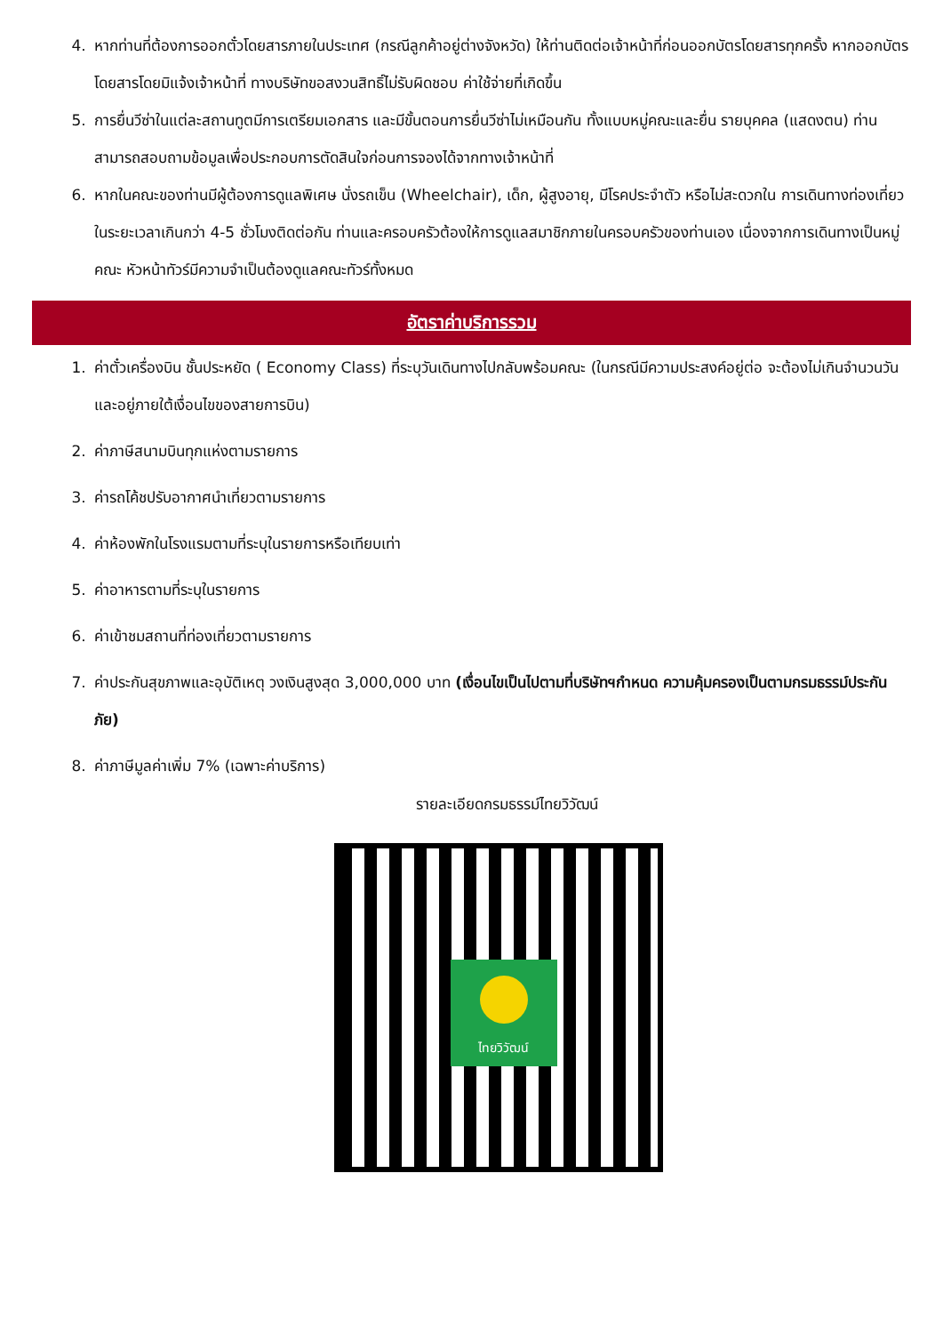4. หากท่านที่ต้องการออกตั๋วโดยสารภายในประเทศ (กรณีลูกค้าอยู่ต่างจังหวัด) ให้ท่านติดต่อเจ้าหน้าที่ก่อนออกบัตรโดยสารทุกครั้ง หากออกบัตรโดยสารโดยมิแจ้งเจ้าหน้าที่ ทางบริษัทขอสงวนสิทธิ์ไม่รับผิดชอบ ค่าใช้จ่ายที่เกิดขึ้น
5. การยื่นวีซ่าในแต่ละสถานทูตมีการเตรียมเอกสาร และมีขั้นตอนการยื่นวีซ่าไม่เหมือนกัน ทั้งแบบหมู่คณะและยื่น รายบุคคล (แสดงตน) ท่านสามารถสอบถามข้อมูลเพื่อประกอบการตัดสินใจก่อนการจองได้จากทางเจ้าหน้าที่
6. หากในคณะของท่านมีผู้ต้องการดูแลพิเศษ นั่งรถเข็น (Wheelchair), เด็ก, ผู้สูงอายุ, มีโรคประจำตัว หรือไม่สะดวกใน การเดินทางท่องเที่ยวในระยะเวลาเกินกว่า 4-5 ชั่วโมงติดต่อกัน ท่านและครอบครัวต้องให้การดูแลสมาชิกภายในครอบครัวของท่านเอง เนื่องจากการเดินทางเป็นหมู่คณะ หัวหน้าทัวร์มีความจำเป็นต้องดูแลคณะทัวร์ทั้งหมด
อัตราค่าบริการรวม
1. ค่าตั๋วเครื่องบิน ชั้นประหยัด ( Economy Class) ที่ระบุวันเดินทางไปกลับพร้อมคณะ (ในกรณีมีความประสงค์อยู่ต่อ จะต้องไม่เกินจำนวนวัน และอยู่ภายใต้เงื่อนไขของสายการบิน)
2. ค่าภาษีสนามบินทุกแห่งตามรายการ
3. ค่ารถโค้ชปรับอากาศนำเที่ยวตามรายการ
4. ค่าห้องพักในโรงแรมตามที่ระบุในรายการหรือเทียบเท่า
5. ค่าอาหารตามที่ระบุในรายการ
6. ค่าเข้าชมสถานที่ท่องเที่ยวตามรายการ
7. ค่าประกันสุขภาพและอุบัติเหตุ วงเงินสูงสุด 3,000,000 บาท (เงื่อนไขเป็นไปตามที่บริษัทฯกำหนด ความคุ้มครองเป็นตามกรมธรรม์ประกันภัย)
8. ค่าภาษีมูลค่าเพิ่ม 7% (เฉพาะค่าบริการ)
รายละเอียดกรมธรรม์ไทยวิวัฒน์
ไทยวิวัฒน์